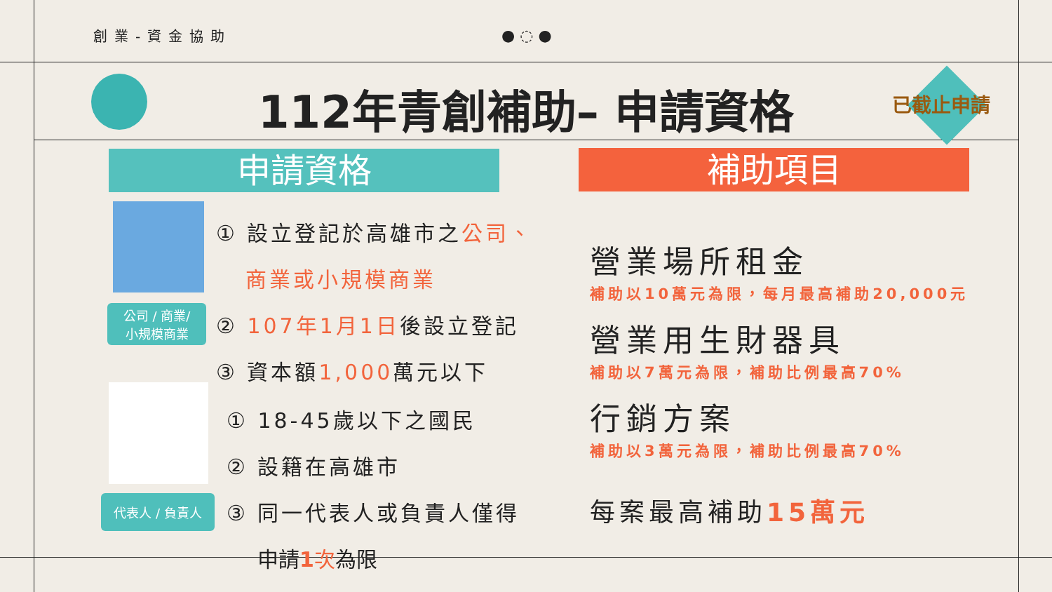創業-資金協助 ● ◌ ●
112年青創補助– 申請資格 已截止申請
申請資格 補助項目
公司 / 商業/
小規模商業
① 設立登記於高雄市之公司、
商業或小規模商業
② 107年1月1日後設立登記
③ 資本額1,000萬元以下
代表人 / 負責人
① 18-45歲以下之國民
② 設籍在高雄市
③ 同一代表人或負責人僅得
申請1次為限
營業場所租金
補助以10萬元為限，每月最高補助20,000元
營業用生財器具
補助以7萬元為限，補助比例最高70%
行銷方案
補助以3萬元為限，補助比例最高70%
每案最高補助15萬元